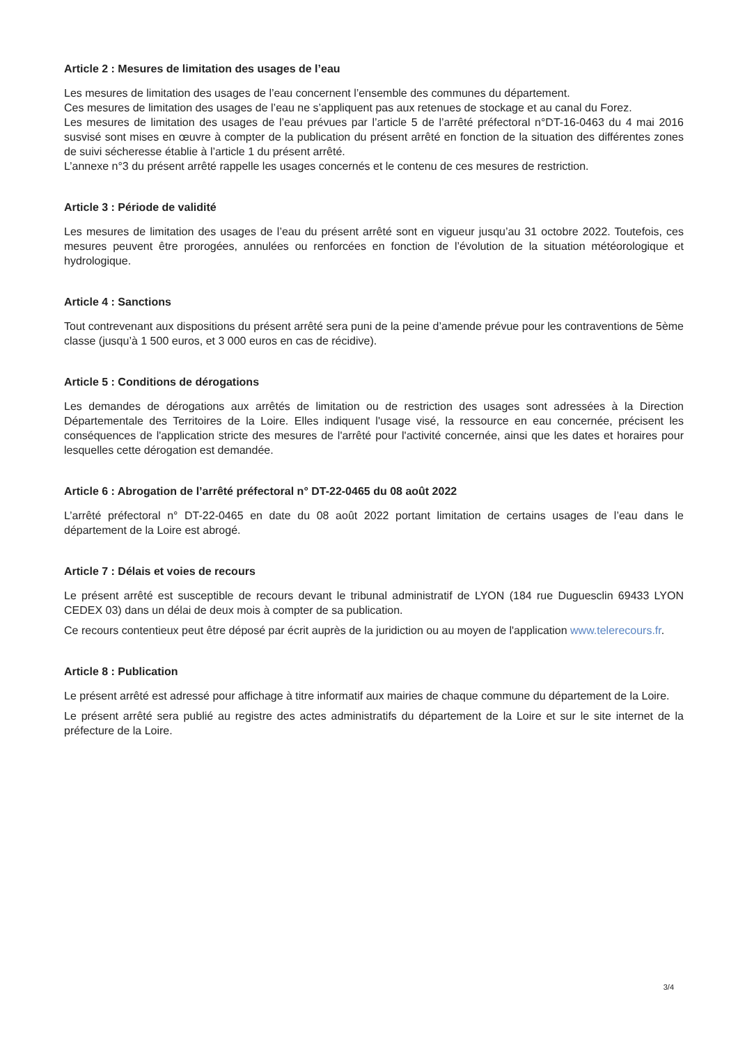Article 2 : Mesures de limitation des usages de l’eau
Les mesures de limitation des usages de l’eau concernent l’ensemble des communes du département.
Ces mesures de limitation des usages de l’eau ne s’appliquent pas aux retenues de stockage et au canal du Forez.
Les mesures de limitation des usages de l’eau prévues par l’article 5 de l’arrêté préfectoral n°DT-16-0463 du 4 mai 2016 susvisé sont mises en œuvre à compter de la publication du présent arrêté en fonction de la situation des différentes zones de suivi sécheresse établie à l’article 1 du présent arrêté.
L’annexe n°3 du présent arrêté rappelle les usages concernés et le contenu de ces mesures de restriction.
Article 3 : Période de validité
Les mesures de limitation des usages de l’eau du présent arrêté sont en vigueur jusqu’au 31 octobre 2022. Toutefois, ces mesures peuvent être prorogées, annulées ou renforcées en fonction de l’évolution de la situation météorologique et hydrologique.
Article 4 : Sanctions
Tout contrevenant aux dispositions du présent arrêté sera puni de la peine d’amende prévue pour les contraventions de 5ème classe (jusqu’à 1 500 euros, et 3 000 euros en cas de récidive).
Article 5 : Conditions de dérogations
Les demandes de dérogations aux arrêtés de limitation ou de restriction des usages sont adressées à la Direction Départementale des Territoires de la Loire. Elles indiquent l'usage visé, la ressource en eau concernée, précisent les conséquences de l'application stricte des mesures de l'arrêté pour l'activité concernée, ainsi que les dates et horaires pour lesquelles cette dérogation est demandée.
Article 6 : Abrogation de l’arrêté préfectoral n° DT-22-0465 du 08 août 2022
L’arrêté préfectoral n° DT-22-0465 en date du 08 août 2022 portant limitation de certains usages de l’eau dans le département de la Loire est abrogé.
Article 7 : Délais et voies de recours
Le présent arrêté est susceptible de recours devant le tribunal administratif de LYON (184 rue Duguesclin 69433 LYON CEDEX 03) dans un délai de deux mois à compter de sa publication.
Ce recours contentieux peut être déposé par écrit auprès de la juridiction ou au moyen de l'application www.telerecours.fr.
Article 8 : Publication
Le présent arrêté est adressé pour affichage à titre informatif aux mairies de chaque commune du département de la Loire.
Le présent arrêté sera publié au registre des actes administratifs du département de la Loire et sur le site internet de la préfecture de la Loire.
3/4